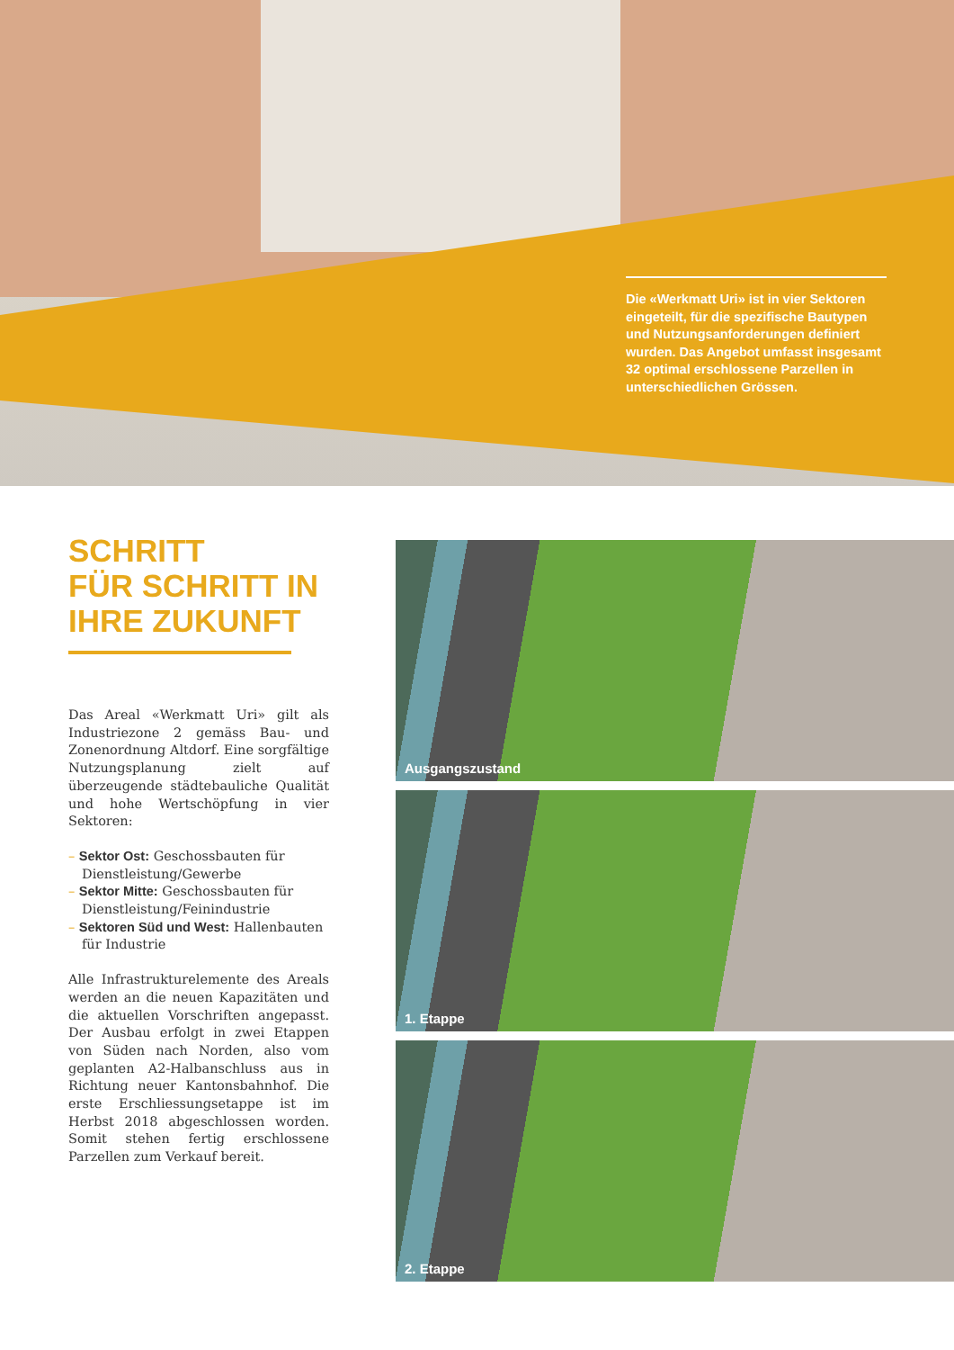Die «Werkmatt Uri» ist in vier Sektoren eingeteilt, für die spezifische Bautypen und Nutzungsanforderungen definiert wurden. Das Angebot umfasst insgesamt 32 optimal erschlossene Parzellen in unterschiedlichen Grössen.
SCHRITT
FÜR SCHRITT IN
IHRE ZUKUNFT
Das Areal «Werkmatt Uri» gilt als Industriezone 2 gemäss Bau- und Zonenordnung Altdorf. Eine sorgfältige Nutzungsplanung zielt auf überzeugende städtebauliche Qualität und hohe Wertschöpfung in vier Sektoren:
– Sektor Ost: Geschossbauten für Dienstleistung/Gewerbe
– Sektor Mitte: Geschossbauten für Dienstleistung/Feinindustrie
– Sektoren Süd und West: Hallenbauten für Industrie
Alle Infrastrukturelemente des Areals werden an die neuen Kapazitäten und die aktuellen Vorschriften angepasst. Der Ausbau erfolgt in zwei Etappen von Süden nach Norden, also vom geplanten A2-Halbanschluss aus in Richtung neuer Kantonsbahnhof. Die erste Erschliessungsetappe ist im Herbst 2018 abgeschlossen worden. Somit stehen fertig erschlossene Parzellen zum Verkauf bereit.
Ausgangszustand
1. Etappe
2. Etappe